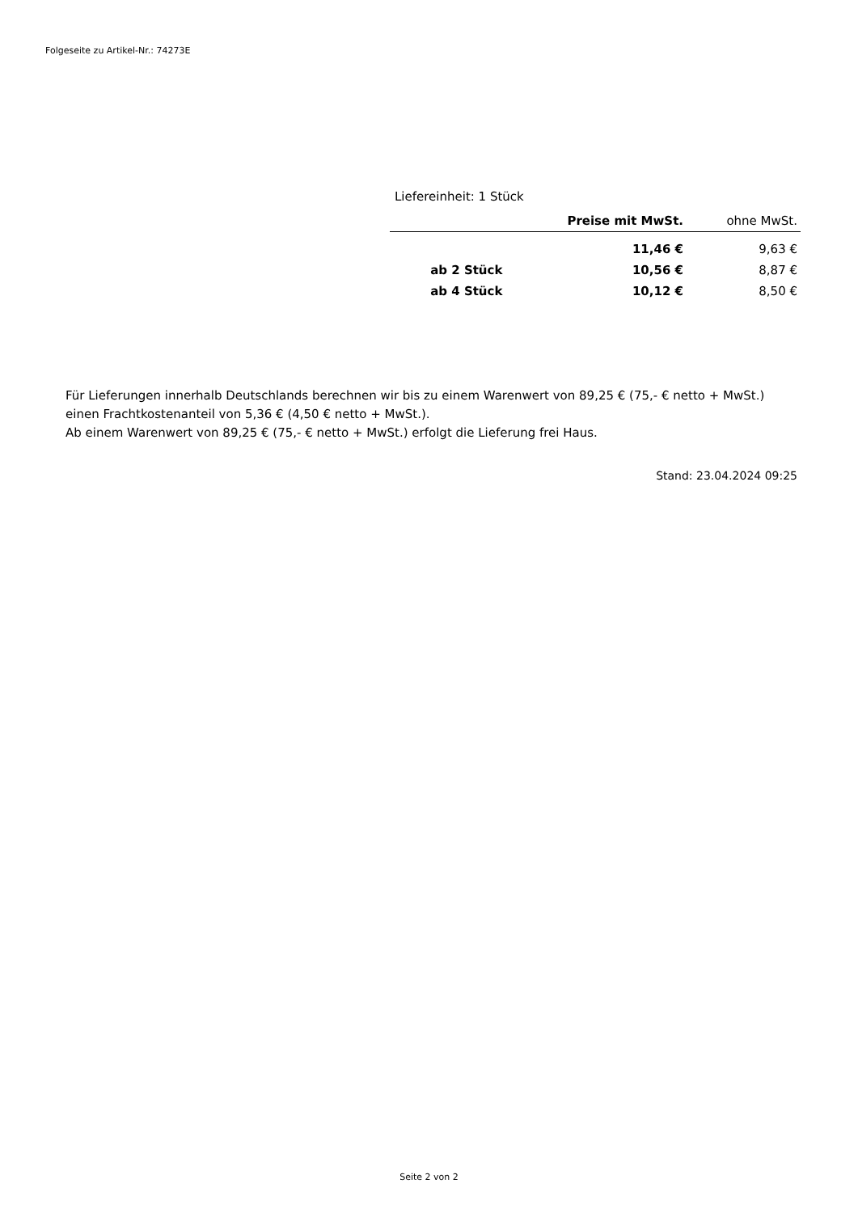Folgeseite zu Artikel-Nr.: 74273E
Liefereinheit: 1 Stück
| | Preise mit MwSt. | ohne MwSt. |
| --- | --- | --- |
| | 11,46 € | 9,63 € |
| ab 2 Stück | 10,56 € | 8,87 € |
| ab 4 Stück | 10,12 € | 8,50 € |
Für Lieferungen innerhalb Deutschlands berechnen wir bis zu einem Warenwert von 89,25 € (75,- € netto + MwSt.)
einen Frachtkostenanteil von 5,36 € (4,50 € netto + MwSt.).
Ab einem Warenwert von 89,25 € (75,- € netto + MwSt.) erfolgt die Lieferung frei Haus.
Stand: 23.04.2024 09:25
Seite 2 von 2